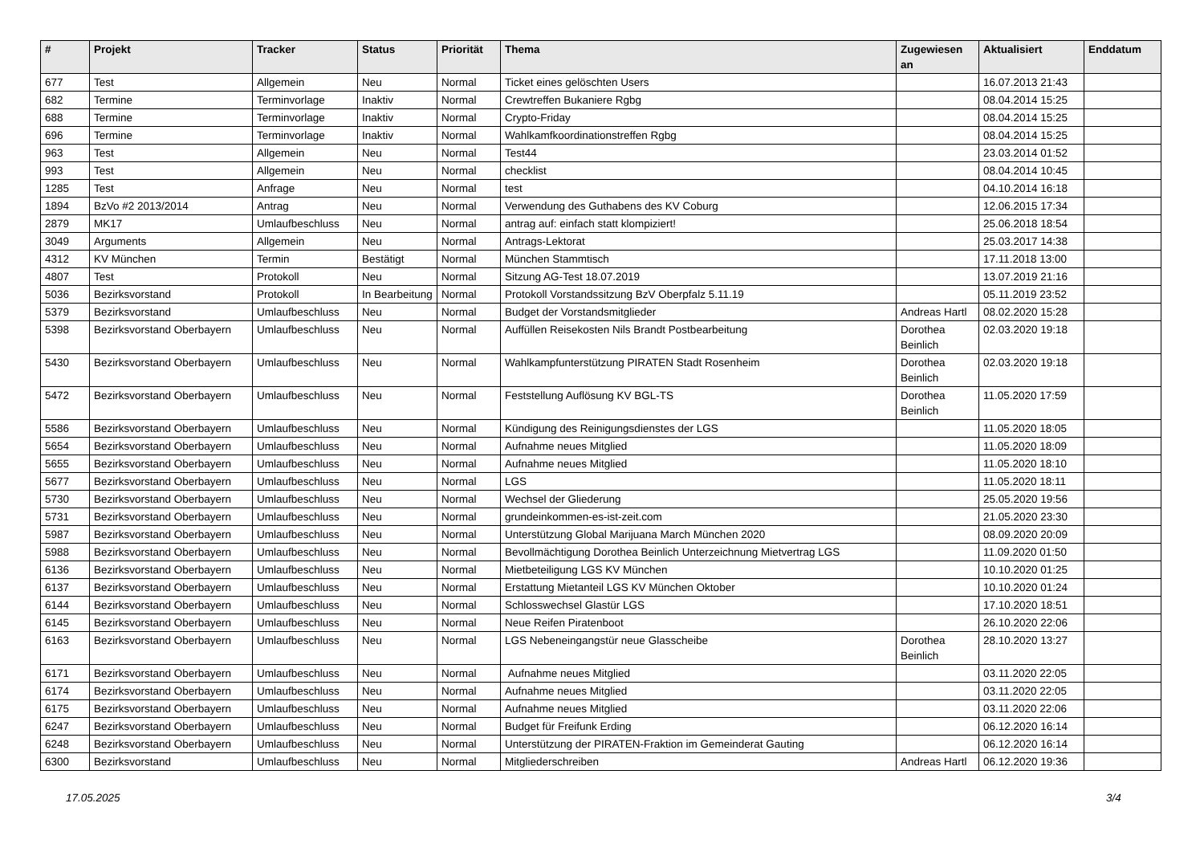| # | Projekt | Tracker | Status | Priorität | Thema | Zugewiesen an | Aktualisiert | Enddatum |
| --- | --- | --- | --- | --- | --- | --- | --- | --- |
| 677 | Test | Allgemein | Neu | Normal | Ticket eines gelöschten Users | | 16.07.2013 21:43 | |
| 682 | Termine | Terminvorlage | Inaktiv | Normal | Crewtreffen Bukaniere Rgbg | | 08.04.2014 15:25 | |
| 688 | Termine | Terminvorlage | Inaktiv | Normal | Crypto-Friday | | 08.04.2014 15:25 | |
| 696 | Termine | Terminvorlage | Inaktiv | Normal | Wahlkamfkoordinationstreffen Rgbg | | 08.04.2014 15:25 | |
| 963 | Test | Allgemein | Neu | Normal | Test44 | | 23.03.2014 01:52 | |
| 993 | Test | Allgemein | Neu | Normal | checklist | | 08.04.2014 10:45 | |
| 1285 | Test | Anfrage | Neu | Normal | test | | 04.10.2014 16:18 | |
| 1894 | BzVo #2 2013/2014 | Antrag | Neu | Normal | Verwendung des Guthabens des KV Coburg | | 12.06.2015 17:34 | |
| 2879 | MK17 | Umlaufbeschluss | Neu | Normal | antrag auf: einfach statt klompiziert! | | 25.06.2018 18:54 | |
| 3049 | Arguments | Allgemein | Neu | Normal | Antrags-Lektorat | | 25.03.2017 14:38 | |
| 4312 | KV München | Termin | Bestätigt | Normal | München Stammtisch | | 17.11.2018 13:00 | |
| 4807 | Test | Protokoll | Neu | Normal | Sitzung AG-Test 18.07.2019 | | 13.07.2019 21:16 | |
| 5036 | Bezirksvorstand | Protokoll | In Bearbeitung | Normal | Protokoll Vorstandssitzung BzV Oberpfalz 5.11.19 | | 05.11.2019 23:52 | |
| 5379 | Bezirksvorstand | Umlaufbeschluss | Neu | Normal | Budget der Vorstandsmitglieder | Andreas Hartl | 08.02.2020 15:28 | |
| 5398 | Bezirksvorstand Oberbayern | Umlaufbeschluss | Neu | Normal | Auffüllen Reisekosten Nils Brandt Postbearbeitung | Dorothea Beinlich | 02.03.2020 19:18 | |
| 5430 | Bezirksvorstand Oberbayern | Umlaufbeschluss | Neu | Normal | Wahlkampfunterstützung PIRATEN Stadt Rosenheim | Dorothea Beinlich | 02.03.2020 19:18 | |
| 5472 | Bezirksvorstand Oberbayern | Umlaufbeschluss | Neu | Normal | Feststellung Auflösung KV BGL-TS | Dorothea Beinlich | 11.05.2020 17:59 | |
| 5586 | Bezirksvorstand Oberbayern | Umlaufbeschluss | Neu | Normal | Kündigung des Reinigungsdienstes der LGS | | 11.05.2020 18:05 | |
| 5654 | Bezirksvorstand Oberbayern | Umlaufbeschluss | Neu | Normal | Aufnahme neues Mitglied | | 11.05.2020 18:09 | |
| 5655 | Bezirksvorstand Oberbayern | Umlaufbeschluss | Neu | Normal | Aufnahme neues Mitglied | | 11.05.2020 18:10 | |
| 5677 | Bezirksvorstand Oberbayern | Umlaufbeschluss | Neu | Normal | LGS | | 11.05.2020 18:11 | |
| 5730 | Bezirksvorstand Oberbayern | Umlaufbeschluss | Neu | Normal | Wechsel der Gliederung | | 25.05.2020 19:56 | |
| 5731 | Bezirksvorstand Oberbayern | Umlaufbeschluss | Neu | Normal | grundeinkommen-es-ist-zeit.com | | 21.05.2020 23:30 | |
| 5987 | Bezirksvorstand Oberbayern | Umlaufbeschluss | Neu | Normal | Unterstützung Global Marijuana March München 2020 | | 08.09.2020 20:09 | |
| 5988 | Bezirksvorstand Oberbayern | Umlaufbeschluss | Neu | Normal | Bevollmächtigung Dorothea Beinlich Unterzeichnung Mietvertrag LGS | | 11.09.2020 01:50 | |
| 6136 | Bezirksvorstand Oberbayern | Umlaufbeschluss | Neu | Normal | Mietbeteiligung LGS KV München | | 10.10.2020 01:25 | |
| 6137 | Bezirksvorstand Oberbayern | Umlaufbeschluss | Neu | Normal | Erstattung Mietanteil LGS KV München Oktober | | 10.10.2020 01:24 | |
| 6144 | Bezirksvorstand Oberbayern | Umlaufbeschluss | Neu | Normal | Schlosswechsel Glastür LGS | | 17.10.2020 18:51 | |
| 6145 | Bezirksvorstand Oberbayern | Umlaufbeschluss | Neu | Normal | Neue Reifen Piratenboot | | 26.10.2020 22:06 | |
| 6163 | Bezirksvorstand Oberbayern | Umlaufbeschluss | Neu | Normal | LGS Nebeneingangstür neue Glasscheibe | Dorothea Beinlich | 28.10.2020 13:27 | |
| 6171 | Bezirksvorstand Oberbayern | Umlaufbeschluss | Neu | Normal | Aufnahme neues Mitglied | | 03.11.2020 22:05 | |
| 6174 | Bezirksvorstand Oberbayern | Umlaufbeschluss | Neu | Normal | Aufnahme neues Mitglied | | 03.11.2020 22:05 | |
| 6175 | Bezirksvorstand Oberbayern | Umlaufbeschluss | Neu | Normal | Aufnahme neues Mitglied | | 03.11.2020 22:06 | |
| 6247 | Bezirksvorstand Oberbayern | Umlaufbeschluss | Neu | Normal | Budget für Freifunk Erding | | 06.12.2020 16:14 | |
| 6248 | Bezirksvorstand Oberbayern | Umlaufbeschluss | Neu | Normal | Unterstützung der PIRATEN-Fraktion im Gemeinderat Gauting | | 06.12.2020 16:14 | |
| 6300 | Bezirksvorstand | Umlaufbeschluss | Neu | Normal | Mitgliederschreiben | Andreas Hartl | 06.12.2020 19:36 | |
17.05.2025 3/4